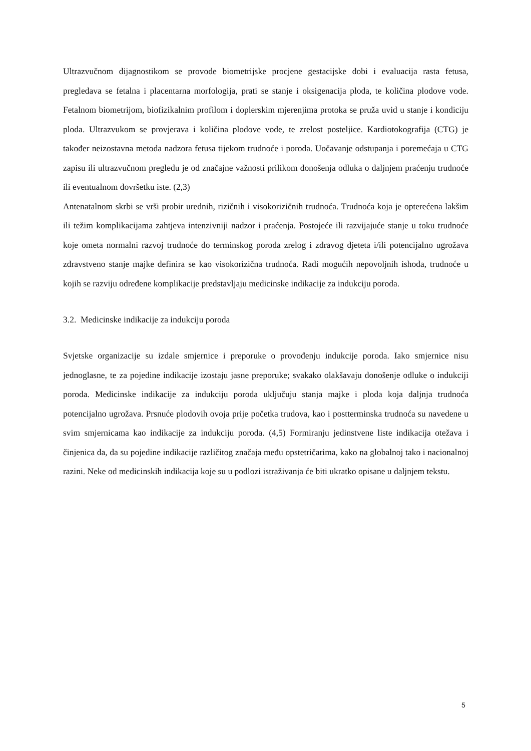Ultrazvučnom dijagnostikom se provode biometrijske procjene gestacijske dobi i evaluacija rasta fetusa, pregledava se fetalna i placentarna morfologija, prati se stanje i oksigenacija ploda, te količina plodove vode. Fetalnom biometrijom, biofizikalnim profilom i doplerskim mjerenjima protoka se pruža uvid u stanje i kondiciju ploda. Ultrazvukom se provjerava i količina plodove vode, te zrelost posteljice. Kardiotokografija (CTG) je također neizostavna metoda nadzora fetusa tijekom trudnoće i poroda. Uočavanje odstupanja i poremećaja u CTG zapisu ili ultrazvučnom pregledu je od značajne važnosti prilikom donošenja odluka o daljnjem praćenju trudnoće ili eventualnom dovršetku iste. (2,3)
Antenatalnom skrbi se vrši probir urednih, rizičnih i visokorizičnih trudnoća. Trudnoća koja je opterećena lakšim ili težim komplikacijama zahtjeva intenzivniji nadzor i praćenja. Postojeće ili razvijajuće stanje u toku trudnoće koje ometa normalni razvoj trudnoće do terminskog poroda zrelog i zdravog djeteta i/ili potencijalno ugrožava zdravstveno stanje majke definira se kao visokorizična trudnoća. Radi mogućih nepovoljnih ishoda, trudnoće u kojih se razviju određene komplikacije predstavljaju medicinske indikacije za indukciju poroda.
3.2. Medicinske indikacije za indukciju poroda
Svjetske organizacije su izdale smjernice i preporuke o provođenju indukcije poroda. Iako smjernice nisu jednoglasne, te za pojedine indikacije izostaju jasne preporuke; svakako olakšavaju donošenje odluke o indukciji poroda. Medicinske indikacije za indukciju poroda uključuju stanja majke i ploda koja daljnja trudnoća potencijalno ugrožava. Prsnuće plodovih ovoja prije početka trudova, kao i postterminska trudnoća su navedene u svim smjernicama kao indikacije za indukciju poroda. (4,5) Formiranju jedinstvene liste indikacija otežava i činjenica da, da su pojedine indikacije različitog značaja među opstetričarima, kako na globalnoj tako i nacionalnoj razini. Neke od medicinskih indikacija koje su u podlozi istraživanja će biti ukratko opisane u daljnjem tekstu.
5